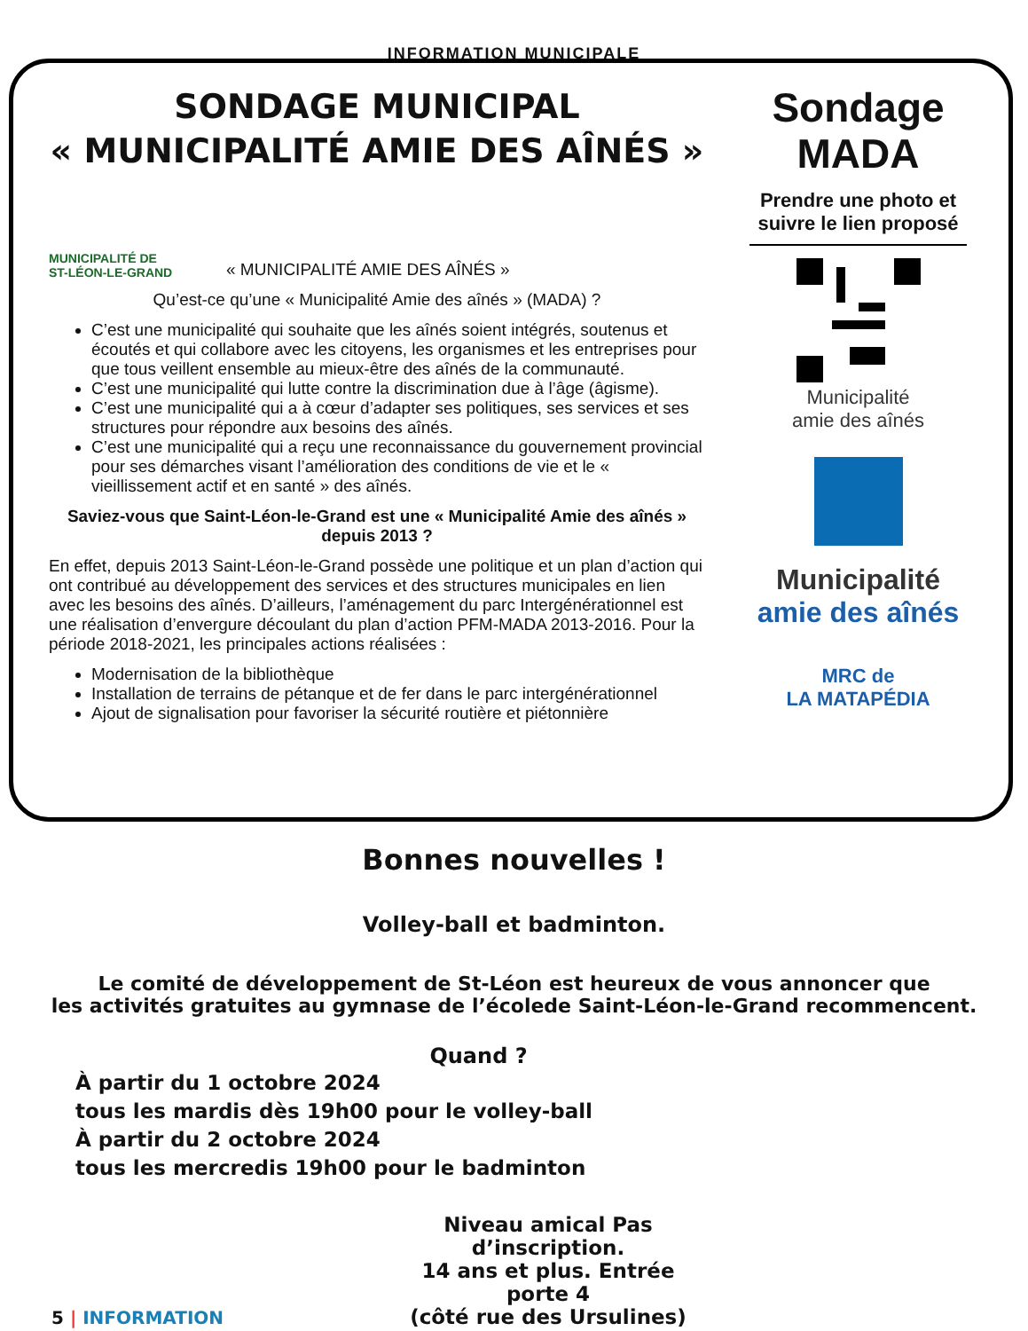INFORMATION MUNICIPALE
SONDAGE MUNICIPAL
« MUNICIPALITÉ AMIE DES AÎNÉS »
MUNICIPALITÉ DE
ST-LÉON-LE-GRAND
« MUNICIPALITÉ AMIE DES AÎNÉS »
Qu’est-ce qu’une « Municipalité Amie des aînés » (MADA) ?
C’est une municipalité qui souhaite que les aînés soient intégrés, soutenus et écoutés et qui collabore avec les citoyens, les organismes et les entreprises pour que tous veillent ensemble au mieux-être des aînés de la communauté.
C’est une municipalité qui lutte contre la discrimination due à l’âge (âgisme).
C’est une municipalité qui a à cœur d’adapter ses politiques, ses services et ses structures pour répondre aux besoins des aînés.
C’est une municipalité qui a reçu une reconnaissance du gouvernement provincial pour ses démarches visant l’amélioration des conditions de vie et le « vieillissement actif et en santé » des aînés.
Saviez-vous que Saint-Léon-le-Grand est une « Municipalité Amie des aînés » depuis 2013 ?
En effet, depuis 2013 Saint-Léon-le-Grand possède une politique et un plan d’action qui ont contribué au développement des services et des structures municipales en lien avec les besoins des aînés. D’ailleurs, l’aménagement du parc Intergénérationnel est une réalisation d’envergure découlant du plan d’action PFM-MADA 2013-2016. Pour la période 2018-2021, les principales actions réalisées :
Modernisation de la bibliothèque
Installation de terrains de pétanque et de fer dans le parc intergénérationnel
Ajout de signalisation pour favoriser la sécurité routière et piétonnière
Sondage
MADA
Prendre une photo et suivre le lien proposé
Municipalité
amie des aînés
Municipalité
amie des aînés
MRC de
LA MATAPÉDIA
Bonnes nouvelles !
Volley-ball et badminton.
Le comité de développement de St-Léon est heureux de vous annoncer que
les activités gratuites au gymnase de l’écolede Saint-Léon-le-Grand recommencent.
Quand ?
À partir du 1 octobre 2024
tous les mardis dès 19h00 pour le volley-ball
À partir du 2 octobre 2024
tous les mercredis 19h00 pour le badminton
5 | INFORMATION
Niveau amical Pas d’inscription.
14 ans et plus. Entrée porte 4
(côté rue des Ursulines)